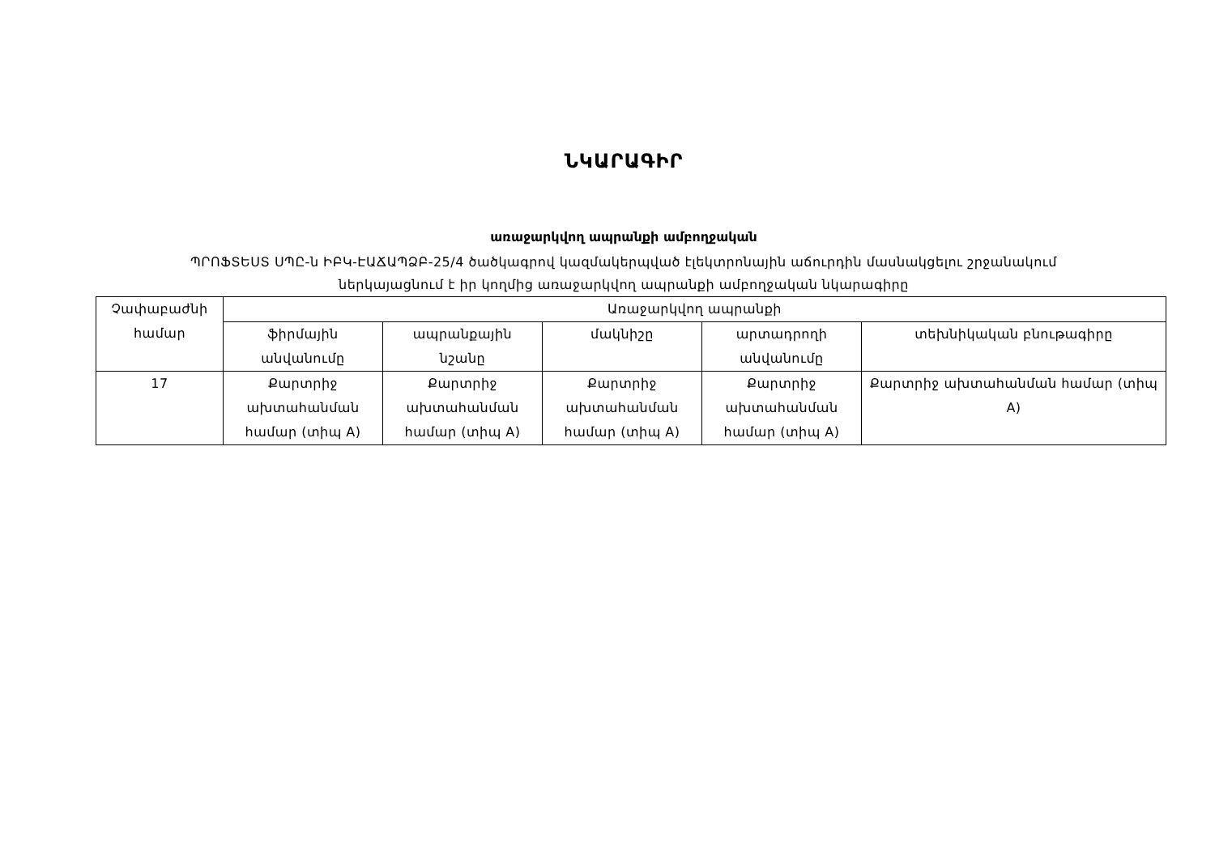ՆԿԱՐԱԳԻՐ
առաջարկվող ապրանքի ամբողջական
ՊՐՈՖՏԵՍՏ ՍՊԸ-ն ԻԲԿ-ԷԱՃԱՊՁԲ-25/4 ծածկագրով կազմակերպված էլեկտրոնային աճուրդին մասնակցելու շրջանակում
ներկայացնում է իր կողմից առաջարկվող ապրանքի ամբողջական նկարագիրը
| Չափաբաժնի համար | Առաջարկվող ապրանքի | | | | |
| --- | --- | --- | --- | --- | --- |
| | ֆիրմային անվանումը | ապրանքային նշանը | մակնիշը | արտադրողի անվանումը | տեխնիկական բնութագիրը |
| 17 | Քարտրիջ ախտահանման համար (տիպ A) | Քարտրիջ ախտահանման համար (տիպ A) | Քարտրիջ ախտահանման համար (տիպ A) | Քարտրիջ ախտահանման համար (տիպ A) | Քարտրիջ ախտահանման համար (տիպ A) |